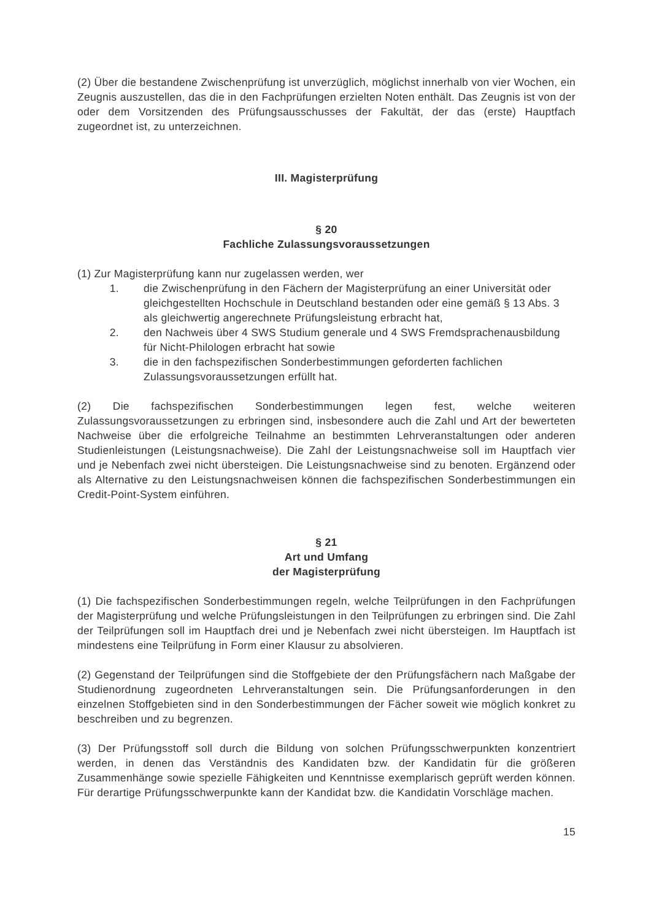(2) Über die bestandene Zwischenprüfung ist unverzüglich, möglichst innerhalb von vier Wochen, ein Zeugnis auszustellen, das die in den Fachprüfungen erzielten Noten enthält. Das Zeugnis ist von der oder dem Vorsitzenden des Prüfungsausschusses der Fakultät, der das (erste) Hauptfach zugeordnet ist, zu unterzeichnen.
III. Magisterprüfung
§ 20
Fachliche Zulassungsvoraussetzungen
(1) Zur Magisterprüfung kann nur zugelassen werden, wer
1. die Zwischenprüfung in den Fächern der Magisterprüfung an einer Universität oder gleichgestellten Hochschule in Deutschland bestanden oder eine gemäß § 13 Abs. 3 als gleichwertig angerechnete Prüfungsleistung erbracht hat,
2. den Nachweis über 4 SWS Studium generale und 4 SWS Fremdsprachenausbildung für Nicht-Philologen erbracht hat sowie
3. die in den fachspezifischen Sonderbestimmungen geforderten fachlichen Zulassungsvoraussetzungen erfüllt hat.
(2) Die fachspezifischen Sonderbestimmungen legen fest, welche weiteren Zulassungsvoraussetzungen zu erbringen sind, insbesondere auch die Zahl und Art der bewerteten Nachweise über die erfolgreiche Teilnahme an bestimmten Lehrveranstaltungen oder anderen Studienleistungen (Leistungsnachweise). Die Zahl der Leistungsnachweise soll im Hauptfach vier und je Nebenfach zwei nicht übersteigen. Die Leistungsnachweise sind zu benoten. Ergänzend oder als Alternative zu den Leistungsnachweisen können die fachspezifischen Sonderbestimmungen ein Credit-Point-System einführen.
§ 21
Art und Umfang
der Magisterprüfung
(1) Die fachspezifischen Sonderbestimmungen regeln, welche Teilprüfungen in den Fachprüfungen der Magisterprüfung und welche Prüfungsleistungen in den Teilprüfungen zu erbringen sind. Die Zahl der Teilprüfungen soll im Hauptfach drei und je Nebenfach zwei nicht übersteigen. Im Hauptfach ist mindestens eine Teilprüfung in Form einer Klausur zu absolvieren.
(2) Gegenstand der Teilprüfungen sind die Stoffgebiete der den Prüfungsfächern nach Maßgabe der Studienordnung zugeordneten Lehrveranstaltungen sein. Die Prüfungsanforderungen in den einzelnen Stoffgebieten sind in den Sonderbestimmungen der Fächer soweit wie möglich konkret zu beschreiben und zu begrenzen.
(3) Der Prüfungsstoff soll durch die Bildung von solchen Prüfungsschwerpunkten konzentriert werden, in denen das Verständnis des Kandidaten bzw. der Kandidatin für die größeren Zusammenhänge sowie spezielle Fähigkeiten und Kenntnisse exemplarisch geprüft werden können. Für derartige Prüfungsschwerpunkte kann der Kandidat bzw. die Kandidatin Vorschläge machen.
15